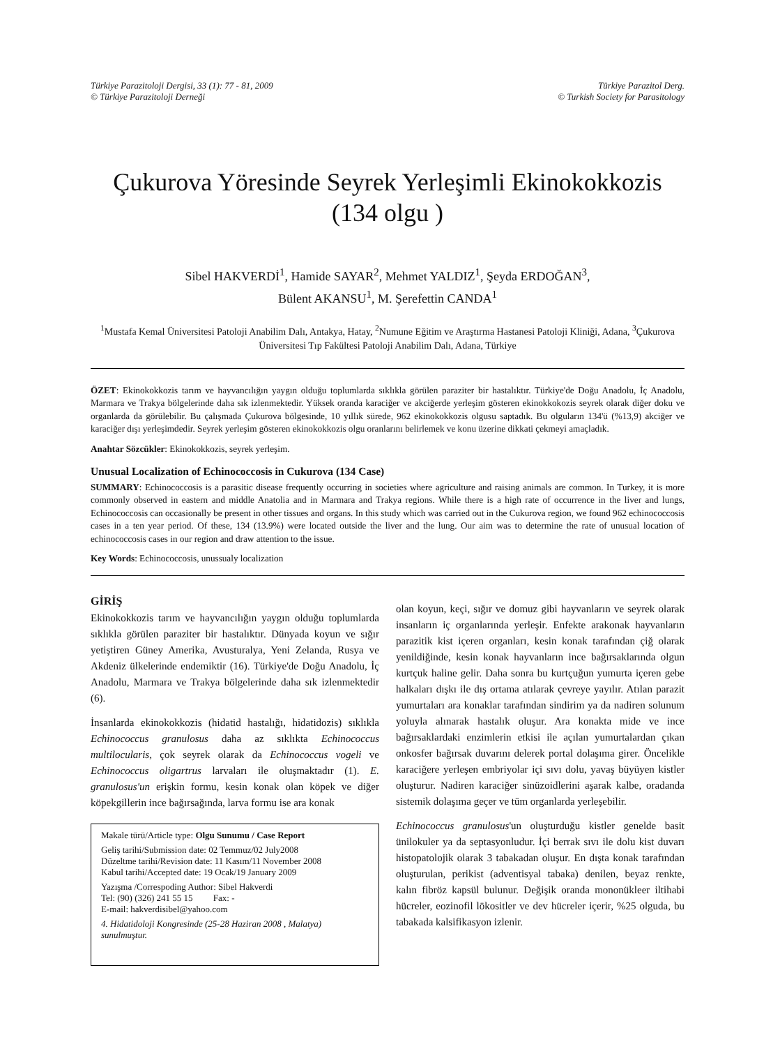Türkiye Parazitoloji Dergisi, 33 (1): 77 - 81, 2009
© Türkiye Parazitoloji Derneği
Türkiye Parazitol Derg.
© Turkish Society for Parasitology
Çukurova Yöresinde Seyrek Yerleşimli Ekinokokkozis
(134 olgu )
Sibel HAKVERDİ<sup>1</sup>, Hamide SAYAR<sup>2</sup>, Mehmet YALDIZ<sup>1</sup>, Şeyda ERDOĞAN<sup>3</sup>,
Bülent AKANSU<sup>1</sup>, M. Şerefettin CANDA<sup>1</sup>
<sup>1</sup> Mustafa Kemal Üniversitesi Patoloji Anabilim Dalı, Antakya, Hatay, <sup>2</sup>Numune Eğitim ve Araştırma Hastanesi Patoloji Kliniği, Adana, <sup>3</sup>Çukurova Üniversitesi Tıp Fakültesi Patoloji Anabilim Dalı, Adana, Türkiye
ÖZET: Ekinokokkozis tarım ve hayvancılığın yaygın olduğu toplumlarda sıklıkla görülen paraziter bir hastalıktır. Türkiye'de Doğu Anadolu, İç Anadolu, Marmara ve Trakya bölgelerinde daha sık izlenmektedir. Yüksek oranda karaciğer ve akciğerde yerleşim gösteren ekinokkokozis seyrek olarak diğer doku ve organlarda da görülebilir. Bu çalışmada Çukurova bölgesinde, 10 yıllık sürede, 962 ekinokokkozis olgusu saptadık. Bu olguların 134'ü (%13,9) akciğer ve karaciğer dışı yerleşimdedir. Seyrek yerleşim gösteren ekinokokkozis olgu oranlarını belirlemek ve konu üzerine dikkati çekmeyi amaçladık.
Anahtar Sözcükler: Ekinokokkozis, seyrek yerleşim.
Unusual Localization of Echinococcosis in Cukurova (134 Case)
SUMMARY: Echinococcosis is a parasitic disease frequently occurring in societies where agriculture and raising animals are common. In Turkey, it is more commonly observed in eastern and middle Anatolia and in Marmara and Trakya regions. While there is a high rate of occurrence in the liver and lungs, Echinococcosis can occasionally be present in other tissues and organs. In this study which was carried out in the Cukurova region, we found 962 echinococcosis cases in a ten year period. Of these, 134 (13.9%) were located outside the liver and the lung. Our aim was to determine the rate of unusual location of echinococcosis cases in our region and draw attention to the issue.
Key Words: Echinococcosis, unussualy localization
GİRİŞ
Ekinokokkozis tarım ve hayvancılığın yaygın olduğu toplumlarda sıklıkla görülen paraziter bir hastalıktır. Dünyada koyun ve sığır yetiştiren Güney Amerika, Avusturalya, Yeni Zelanda, Rusya ve Akdeniz ülkelerinde endemiktir (16). Türkiye'de Doğu Anadolu, İç Anadolu, Marmara ve Trakya bölgelerinde daha sık izlenmektedir (6).
İnsanlarda ekinokokkozis (hidatid hastalığı, hidatidozis) sıklıkla Echinococcus granulosus daha az sıklıkta Echinococcus multilocularis, çok seyrek olarak da Echinococcus vogeli ve Echinococcus oligartrus larvaları ile oluşmaktadır (1). E. granulosus'un erişkin formu, kesin konak olan köpek ve diğer köpekgillerin ince bağırsağında, larva formu ise ara konak
Makale türü/Article type: Olgu Sunumu / Case Report
Geliş tarihi/Submission date: 02 Temmuz/02 July2008
Düzeltme tarihi/Revision date: 11 Kasım/11 November 2008
Kabul tarihi/Accepted date: 19 Ocak/19 January 2009
Yazışma /Correspoding Author: Sibel Hakverdi
Tel: (90) (326) 241 55 15 Fax: -
E-mail: hakverdisibel@yahoo.com
4. Hidatidoloji Kongresinde (25-28 Haziran 2008 , Malatya) sunulmuştur.
olan koyun, keçi, sığır ve domuz gibi hayvanların ve seyrek olarak insanların iç organlarında yerleşir. Enfekte arakonak hayvanların parazitik kist içeren organları, kesin konak tarafından çiğ olarak yenildiğinde, kesin konak hayvanların ince bağırsaklarında olgun kurtçuk haline gelir. Daha sonra bu kurtçuğun yumurta içeren gebe halkaları dışkı ile dış ortama atılarak çevreye yayılır. Atılan parazit yumurtaları ara konaklar tarafından sindirim ya da nadiren solunum yoluyla alınarak hastalık oluşur. Ara konakta mide ve ince bağırsaklardaki enzimlerin etkisi ile açılan yumurtalardan çıkan onkosfer bağırsak duvarını delerek portal dolaşıma girer. Öncelikle karaciğere yerleşen embriyolar içi sıvı dolu, yavaş büyüyen kistler oluşturur. Nadiren karaciğer sinüzoidlerini aşarak kalbe, oradanda sistemik dolaşıma geçer ve tüm organlarda yerleşebilir.
Echinococcus granulosus'un oluşturduğu kistler genelde basit ünilokuler ya da septasyonludur. İçi berrak sıvı ile dolu kist duvarı histopatolojik olarak 3 tabakadan oluşur. En dışta konak tarafından oluşturulan, perikist (adventisyal tabaka) denilen, beyaz renkte, kalın fibröz kapsül bulunur. Değişik oranda mononükleer iltihabi hücreler, eozinofil lökositler ve dev hücreler içerir, %25 olguda, bu tabakada kalsifikasyon izlenir.